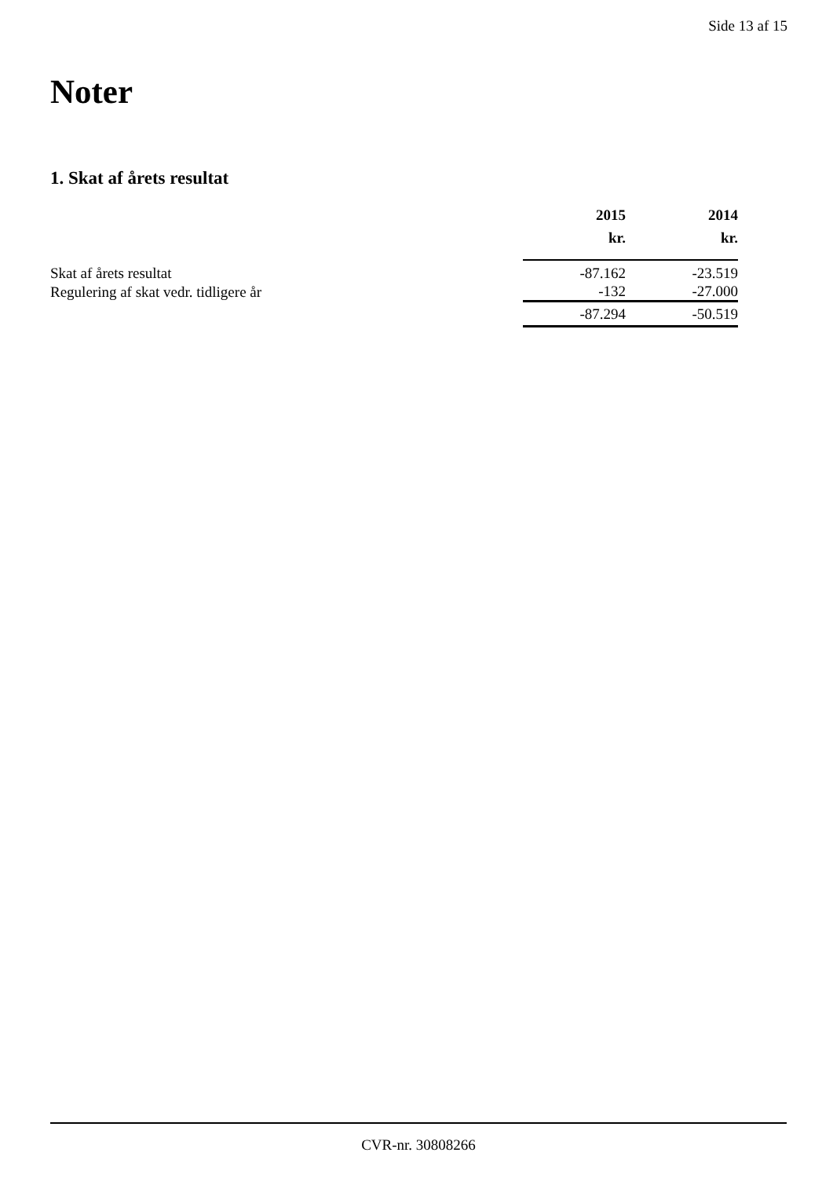Side 13 af 15
Noter
1. Skat af årets resultat
| | 2015 | | 2014 |
| --- | --- | --- | --- |
| | kr. | | kr. |
| Skat af årets resultat | -87.162 | | -23.519 |
| Regulering af skat vedr. tidligere år | -132 | | -27.000 |
| | -87.294 | | -50.519 |
CVR-nr. 30808266